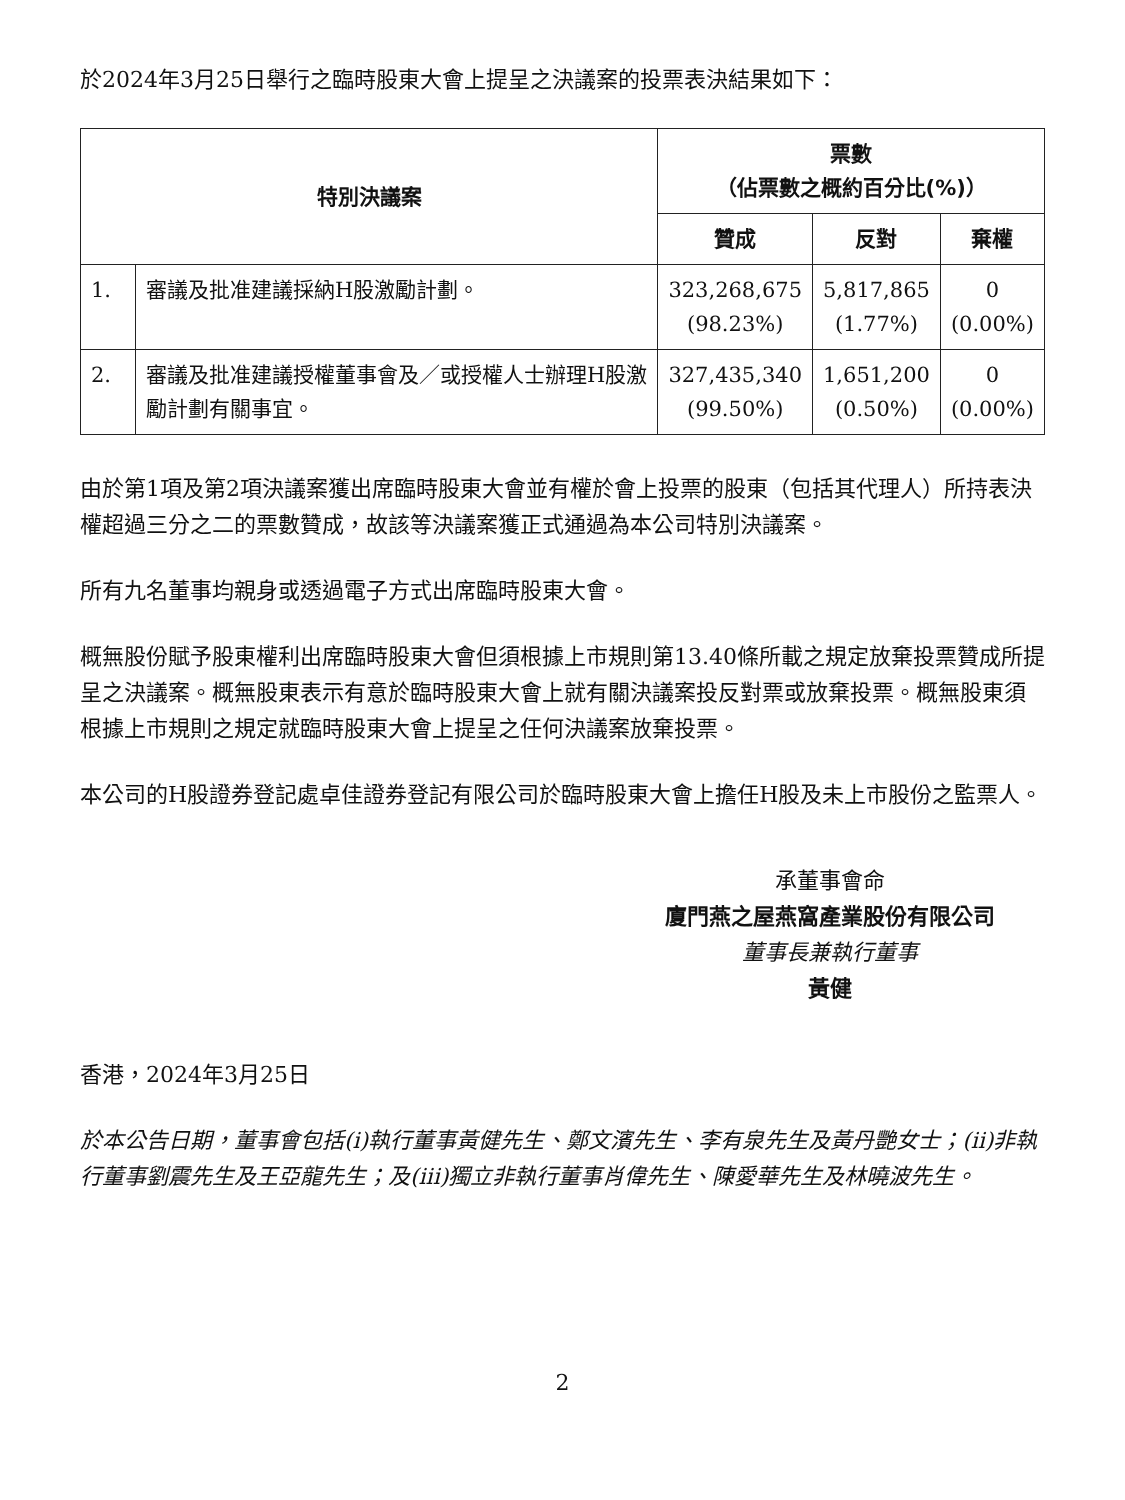於2024年3月25日舉行之臨時股東大會上提呈之決議案的投票表決結果如下：
| 特別決議案 | | 票數 （佔票數之概約百分比(%)） | | |
| --- | --- | --- | --- | --- |
| | | 贊成 | 反對 | 棄權 |
| 1. | 審議及批准建議採納H股激勵計劃。 | 323,268,675 (98.23%) | 5,817,865 (1.77%) | 0 (0.00%) |
| 2. | 審議及批准建議授權董事會及／或授權人士辦理H股激勵計劃有關事宜。 | 327,435,340 (99.50%) | 1,651,200 (0.50%) | 0 (0.00%) |
由於第1項及第2項決議案獲出席臨時股東大會並有權於會上投票的股東（包括其代理人）所持表決權超過三分之二的票數贊成，故該等決議案獲正式通過為本公司特別決議案。
所有九名董事均親身或透過電子方式出席臨時股東大會。
概無股份賦予股東權利出席臨時股東大會但須根據上市規則第13.40條所載之規定放棄投票贊成所提呈之決議案。概無股東表示有意於臨時股東大會上就有關決議案投反對票或放棄投票。概無股東須根據上市規則之規定就臨時股東大會上提呈之任何決議案放棄投票。
本公司的H股證券登記處卓佳證券登記有限公司於臨時股東大會上擔任H股及未上市股份之監票人。
承董事會命
廈門燕之屋燕窩產業股份有限公司
董事長兼執行董事
黃健
香港，2024年3月25日
於本公告日期，董事會包括(i)執行董事黃健先生、鄭文濱先生、李有泉先生及黃丹艷女士；(ii)非執行董事劉震先生及王亞龍先生；及(iii)獨立非執行董事肖偉先生、陳愛華先生及林曉波先生。
2